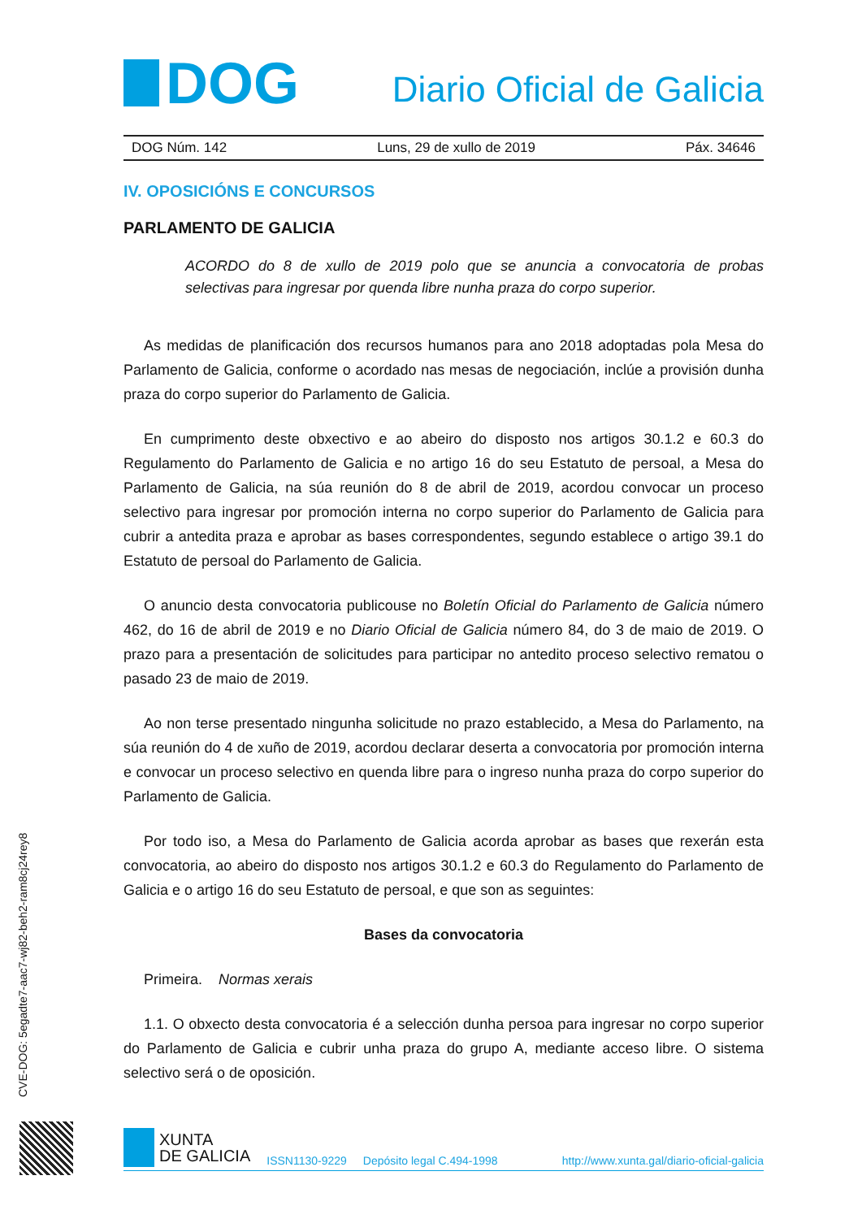DOG
Diario Oficial de Galicia
DOG Núm. 142 Luns, 29 de xullo de 2019 Páx. 34646
IV. OPOSICIÓNS E CONCURSOS
PARLAMENTO DE GALICIA
ACORDO do 8 de xullo de 2019 polo que se anuncia a convocatoria de probas selectivas para ingresar por quenda libre nunha praza do corpo superior.
As medidas de planificación dos recursos humanos para ano 2018 adoptadas pola Mesa do Parlamento de Galicia, conforme o acordado nas mesas de negociación, inclúe a provisión dunha praza do corpo superior do Parlamento de Galicia.
En cumprimento deste obxectivo e ao abeiro do disposto nos artigos 30.1.2 e 60.3 do Regulamento do Parlamento de Galicia e no artigo 16 do seu Estatuto de persoal, a Mesa do Parlamento de Galicia, na súa reunión do 8 de abril de 2019, acordou convocar un proceso selectivo para ingresar por promoción interna no corpo superior do Parlamento de Galicia para cubrir a antedita praza e aprobar as bases correspondentes, segundo establece o artigo 39.1 do Estatuto de persoal do Parlamento de Galicia.
O anuncio desta convocatoria publicouse no Boletín Oficial do Parlamento de Galicia número 462, do 16 de abril de 2019 e no Diario Oficial de Galicia número 84, do 3 de maio de 2019. O prazo para a presentación de solicitudes para participar no antedito proceso selectivo rematou o pasado 23 de maio de 2019.
Ao non terse presentado ningunha solicitude no prazo establecido, a Mesa do Parlamento, na súa reunión do 4 de xuño de 2019, acordou declarar deserta a convocatoria por promoción interna e convocar un proceso selectivo en quenda libre para o ingreso nunha praza do corpo superior do Parlamento de Galicia.
Por todo iso, a Mesa do Parlamento de Galicia acorda aprobar as bases que rexerán esta convocatoria, ao abeiro do disposto nos artigos 30.1.2 e 60.3 do Regulamento do Parlamento de Galicia e o artigo 16 do seu Estatuto de persoal, e que son as seguintes:
Bases da convocatoria
Primeira. Normas xerais
1.1. O obxecto desta convocatoria é a selección dunha persoa para ingresar no corpo superior do Parlamento de Galicia e cubrir unha praza do grupo A, mediante acceso libre. O sistema selectivo será o de oposición.
CVE-DOG: 5egadte7-aac7-wj82-beh2-ram8cj24rey8
XUNTA
DE GALICIA
ISSN1130-9229 Depósito legal C.494-1998 http://www.xunta.gal/diario-oficial-galicia